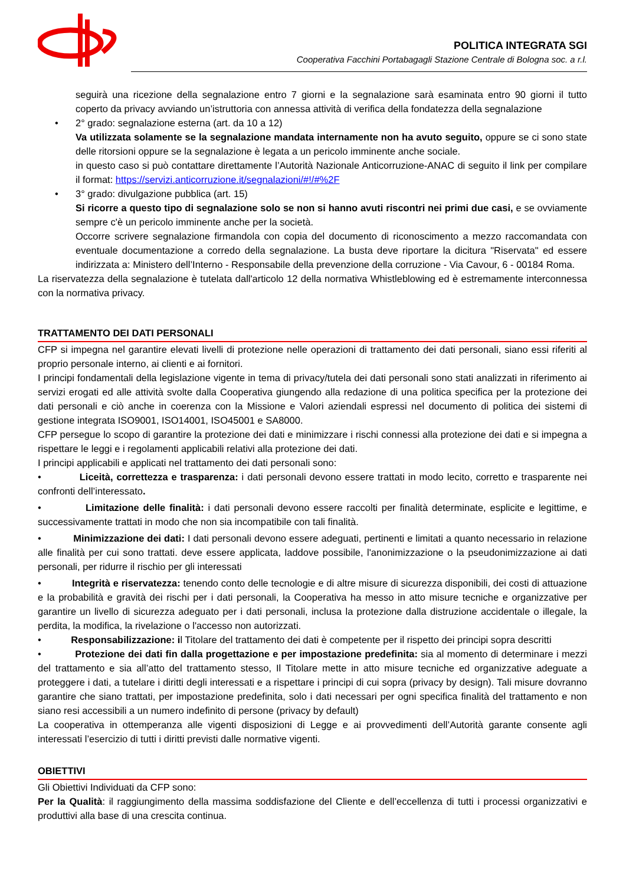POLITICA INTEGRATA SGI
Cooperativa Facchini Portabagagli Stazione Centrale di Bologna soc. a r.l.
seguirà una ricezione della segnalazione entro 7 giorni e la segnalazione sarà esaminata entro 90 giorni il tutto coperto da privacy avviando un’istruttoria con annessa attività di verifica della fondatezza della segnalazione
• 2° grado: segnalazione esterna (art. da 10 a 12)
Va utilizzata solamente se la segnalazione mandata internamente non ha avuto seguito, oppure se ci sono state delle ritorsioni oppure se la segnalazione è legata a un pericolo imminente anche sociale.
in questo caso si può contattare direttamente l’Autorità Nazionale Anticorruzione-ANAC di seguito il link per compilare il format: https://servizi.anticorruzione.it/segnalazioni/#!/#%2F
• 3° grado: divulgazione pubblica (art. 15)
Si ricorre a questo tipo di segnalazione solo se non si hanno avuti riscontri nei primi due casi, e se ovviamente sempre c'è un pericolo imminente anche per la società.
Occorre scrivere segnalazione firmandola con copia del documento di riconoscimento a mezzo raccomandata con eventuale documentazione a corredo della segnalazione. La busta deve riportare la dicitura "Riservata" ed essere indirizzata a: Ministero dell’Interno - Responsabile della prevenzione della corruzione - Via Cavour, 6 - 00184 Roma.
La riservatezza della segnalazione è tutelata dall'articolo 12 della normativa Whistleblowing ed è estremamente interconnessa con la normativa privacy.
TRATTAMENTO DEI DATI PERSONALI
CFP si impegna nel garantire elevati livelli di protezione nelle operazioni di trattamento dei dati personali, siano essi riferiti al proprio personale interno, ai clienti e ai fornitori.
I principi fondamentali della legislazione vigente in tema di privacy/tutela dei dati personali sono stati analizzati in riferimento ai servizi erogati ed alle attività svolte dalla Cooperativa giungendo alla redazione di una politica specifica per la protezione dei dati personali e ciò anche in coerenza con la Missione e Valori aziendali espressi nel documento di politica dei sistemi di gestione integrata ISO9001, ISO14001, ISO45001 e SA8000.
CFP persegue lo scopo di garantire la protezione dei dati e minimizzare i rischi connessi alla protezione dei dati e si impegna a rispettare le leggi e i regolamenti applicabili relativi alla protezione dei dati.
I principi applicabili e applicati nel trattamento dei dati personali sono:
• Liceità, correttezza e trasparenza: i dati personali devono essere trattati in modo lecito, corretto e trasparente nei confronti dell’interessato.
• Limitazione delle finalità: i dati personali devono essere raccolti per finalità determinate, esplicite e legittime, e successivamente trattati in modo che non sia incompatibile con tali finalità.
• Minimizzazione dei dati: I dati personali devono essere adeguati, pertinenti e limitati a quanto necessario in relazione alle finalità per cui sono trattati. deve essere applicata, laddove possibile, l'anonimizzazione o la pseudonimizzazione ai dati personali, per ridurre il rischio per gli interessati
• Integrità e riservatezza: tenendo conto delle tecnologie e di altre misure di sicurezza disponibili, dei costi di attuazione e la probabilità e gravità dei rischi per i dati personali, la Cooperativa ha messo in atto misure tecniche e organizzative per garantire un livello di sicurezza adeguato per i dati personali, inclusa la protezione dalla distruzione accidentale o illegale, la perdita, la modifica, la rivelazione o l'accesso non autorizzati.
• Responsabilizzazione: il Titolare del trattamento dei dati è competente per il rispetto dei principi sopra descritti
• Protezione dei dati fin dalla progettazione e per impostazione predefinita: sia al momento di determinare i mezzi del trattamento e sia all’atto del trattamento stesso, Il Titolare mette in atto misure tecniche ed organizzative adeguate a proteggere i dati, a tutelare i diritti degli interessati e a rispettare i principi di cui sopra (privacy by design). Tali misure dovranno garantire che siano trattati, per impostazione predefinita, solo i dati necessari per ogni specifica finalità del trattamento e non siano resi accessibili a un numero indefinito di persone (privacy by default)
La cooperativa in ottemperanza alle vigenti disposizioni di Legge e ai provvedimenti dell’Autorità garante consente agli interessati l’esercizio di tutti i diritti previsti dalle normative vigenti.
OBIETTIVI
Gli Obiettivi Individuati da CFP sono:
Per la Qualità: il raggiungimento della massima soddisfazione del Cliente e dell’eccellenza di tutti i processi organizzativi e produttivi alla base di una crescita continua.